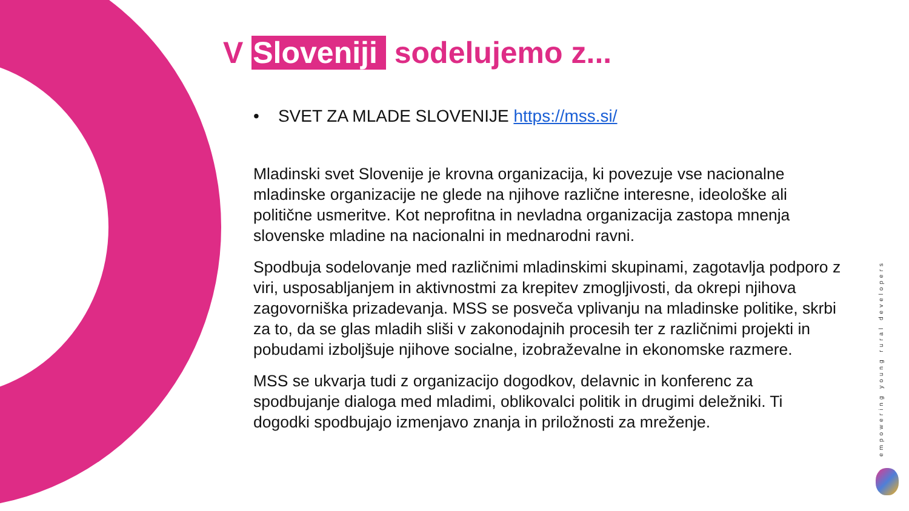V Sloveniji sodelujemo z...
• SVET ZA MLADE SLOVENIJE https://mss.si/
Mladinski svet Slovenije je krovna organizacija, ki povezuje vse nacionalne mladinske organizacije ne glede na njihove različne interesne, ideološke ali politične usmeritve. Kot neprofitna in nevladna organizacija zastopa mnenja slovenske mladine na nacionalni in mednarodni ravni.
Spodbuja sodelovanje med različnimi mladinskimi skupinami, zagotavlja podporo z viri, usposabljanjem in aktivnostmi za krepitev zmogljivosti, da okrepi njihova zagovorniška prizadevanja. MSS se posveča vplivanju na mladinske politike, skrbi za to, da se glas mladih sliši v zakonodajnih procesih ter z različnimi projekti in pobudami izboljšuje njihove socialne, izobraževalne in ekonomske razmere.
MSS se ukvarja tudi z organizacijo dogodkov, delavnic in konferenc za spodbujanje dialoga med mladimi, oblikovalci politik in drugimi deležniki. Ti dogodki spodbujajo izmenjavo znanja in priložnosti za mreženje.
empowering young rural developers